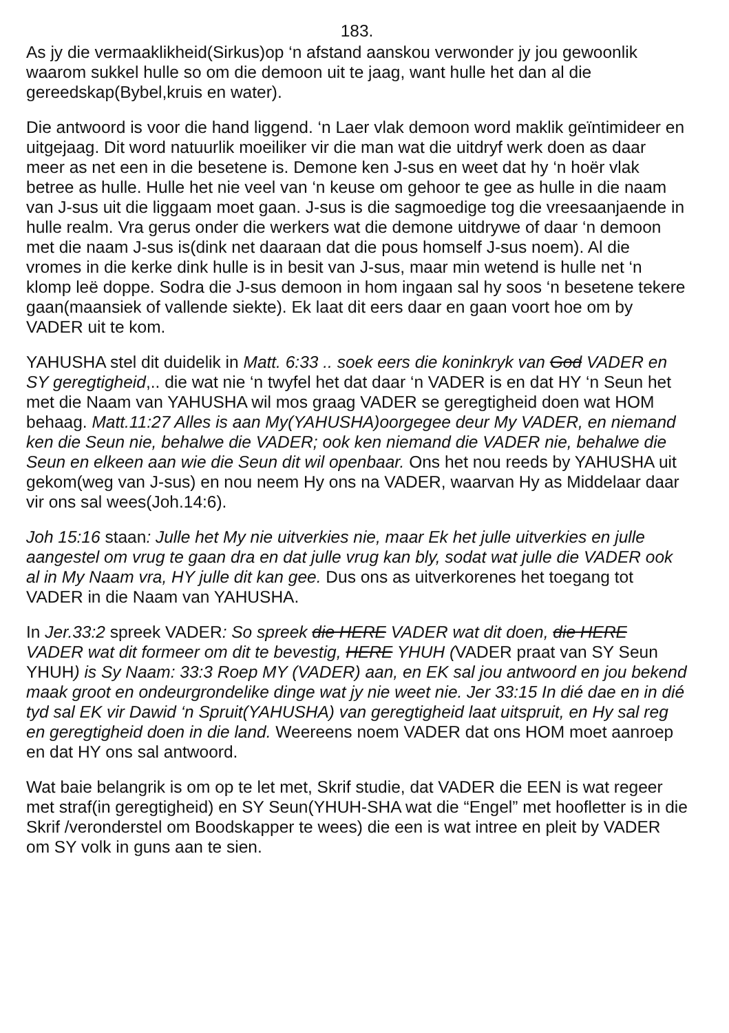183.
As jy die vermaaklikheid(Sirkus)op ‘n afstand aanskou verwonder jy jou gewoonlik waarom sukkel hulle so om die demoon uit te jaag, want hulle het dan al die gereedskap(Bybel,kruis en water).
Die antwoord is voor die hand liggend. ‘n Laer vlak demoon word maklik geïntimideer en uitgejaag. Dit word natuurlik moeiliker vir die man wat die uitdryf werk doen as daar meer as net een in die besetene is. Demone ken J-sus en weet dat hy ‘n hoër vlak betree as hulle. Hulle het nie veel van ‘n keuse om gehoor te gee as hulle in die naam van J-sus uit die liggaam moet gaan. J-sus is die sagmoedige tog die vreesaanjaende in hulle realm. Vra gerus onder die werkers wat die demone uitdrywe of daar ‘n demoon met die naam J-sus is(dink net daaraan dat die pous homself J-sus noem). Al die vromes in die kerke dink hulle is in besit van J-sus, maar min wetend is hulle net ‘n klomp leë doppe. Sodra die J-sus demoon in hom ingaan sal hy soos ‘n besetene tekere gaan(maansiek of vallende siekte). Ek laat dit eers daar en gaan voort hoe om by VADER uit te kom.
YAHUSHA stel dit duidelik in Matt. 6:33 .. soek eers die koninkryk van God VADER en SY geregtigheid,.. die wat nie ‘n twyfel het dat daar ‘n VADER is en dat HY ‘n Seun het met die Naam van YAHUSHA wil mos graag VADER se geregtigheid doen wat HOM behaag. Matt.11:27 Alles is aan My(YAHUSHA)oorgegee deur My VADER, en niemand ken die Seun nie, behalwe die VADER; ook ken niemand die VADER nie, behalwe die Seun en elkeen aan wie die Seun dit wil openbaar. Ons het nou reeds by YAHUSHA uit gekom(weg van J-sus) en nou neem Hy ons na VADER, waarvan Hy as Middelaar daar vir ons sal wees(Joh.14:6).
Joh 15:16 staan: Julle het My nie uitverkies nie, maar Ek het julle uitverkies en julle aangestel om vrug te gaan dra en dat julle vrug kan bly, sodat wat julle die VADER ook al in My Naam vra, HY julle dit kan gee. Dus ons as uitverkorenes het toegang tot VADER in die Naam van YAHUSHA.
In Jer.33:2 spreek VADER: So spreek die HERE VADER wat dit doen, die HERE VADER wat dit formeer om dit te bevestig, HERE YHUH (VADER praat van SY Seun YHUH) is Sy Naam: 33:3 Roep MY (VADER) aan, en EK sal jou antwoord en jou bekend maak groot en ondeurgrondelike dinge wat jy nie weet nie. Jer 33:15 In dié dae en in dié tyd sal EK vir Dawid ‘n Spruit(YAHUSHA) van geregtigheid laat uitspruit, en Hy sal reg en geregtigheid doen in die land. Weereens noem VADER dat ons HOM moet aanroep en dat HY ons sal antwoord.
Wat baie belangrik is om op te let met, Skrif studie, dat VADER die EEN is wat regeer met straf(in geregtigheid) en SY Seun(YHUH-SHA wat die “Engel” met hoofletter is in die Skrif /veronderstel om Boodskapper te wees) die een is wat intree en pleit by VADER om SY volk in guns aan te sien.